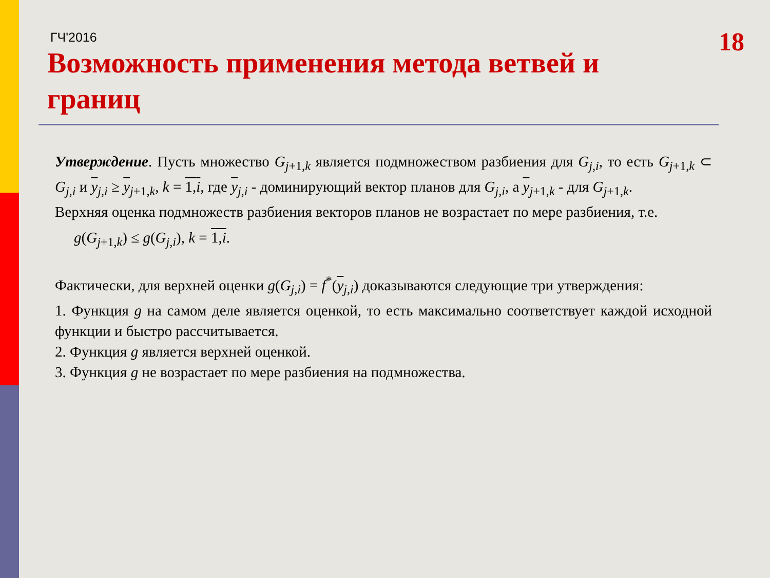ГЧ'2016
18
Возможность применения метода ветвей и границ
Утверждение. Пусть множество G<sub>j+1,k</sub> является подмножеством разбиения для G<sub>j,i</sub>, то есть G<sub>j+1,k</sub> ⊂ G<sub>j,i</sub> и y<sub>j,i</sub> ≥ y<sub>j+1,k</sub>, k = 1,i, где y<sub>j,i</sub> - доминирующий вектор планов для G<sub>j,i</sub>, а y<sub>j+1,k</sub> - для G<sub>j+1,k</sub>.
Верхняя оценка подмножеств разбиения векторов планов не возрастает по мере разбиения, т.е.
g(G<sub>j+1,k</sub>) ≤ g(G<sub>j,i</sub>), k = 1,i.
Фактически, для верхней оценки g(G<sub>j,i</sub>) = f<sup>*</sup>(y<sub>j,i</sub>) доказываются следующие три утверждения:
1. Функция g на самом деле является оценкой, то есть максимально соответствует каждой исходной функции и быстро рассчитывается.
2. Функция g является верхней оценкой.
3. Функция g не возрастает по мере разбиения на подмножества.